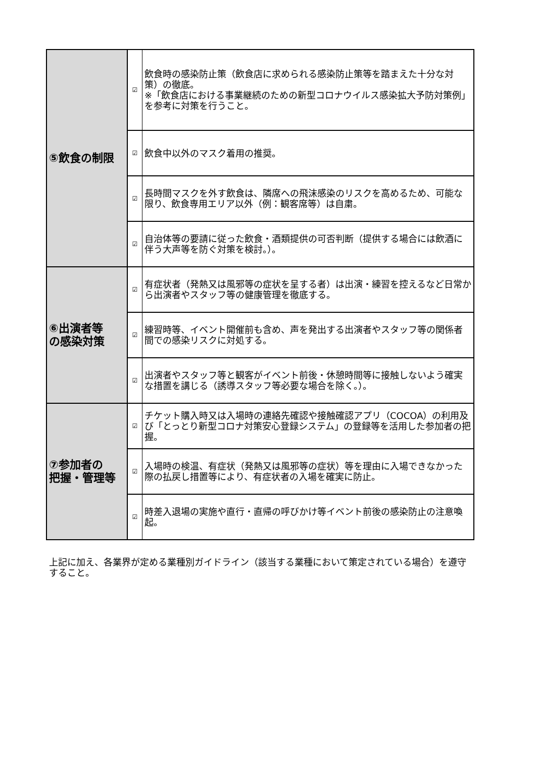| ⑤飲食の制限 | ☑ | 飲食時の感染防止策（飲食店に求められる感染防止策等を踏まえた十分な対策）の徹底。 ※「飲食店における事業継続のための新型コロナウイルス感染拡大予防対策例」を参考に対策を行うこと。 |
| | ☑ | 飲食中以外のマスク着用の推奨。 |
| | ☑ | 長時間マスクを外す飲食は、隣席への飛沫感染のリスクを高めるため、可能な限り、飲食専用エリア以外（例：観客席等）は自粛。 |
| | ☑ | 自治体等の要請に従った飲食・酒類提供の可否判断（提供する場合には飲酒に伴う大声等を防ぐ対策を検討。）。 |
| ⑥出演者等 の感染対策 | ☑ | 有症状者（発熱又は風邪等の症状を呈する者）は出演・練習を控えるなど日常から出演者やスタッフ等の健康管理を徹底する。 |
| | ☑ | 練習時等、イベント開催前も含め、声を発出する出演者やスタッフ等の関係者間での感染リスクに対処する。 |
| | ☑ | 出演者やスタッフ等と観客がイベント前後・休憩時間等に接触しないよう確実な措置を講じる（誘導スタッフ等必要な場合を除く。）。 |
| ⑦参加者の 把握・管理等 | ☑ | チケット購入時又は入場時の連絡先確認や接触確認アプリ（COCOA）の利用及び「とっとり新型コロナ対策安心登録システム」の登録等を活用した参加者の把握。 |
| | ☑ | 入場時の検温、有症状（発熱又は風邪等の症状）等を理由に入場できなかった際の払戻し措置等により、有症状者の入場を確実に防止。 |
| | ☑ | 時差入退場の実施や直行・直帰の呼びかけ等イベント前後の感染防止の注意喚起。 |
上記に加え、各業界が定める業種別ガイドライン（該当する業種において策定されている場合）を遵守すること。